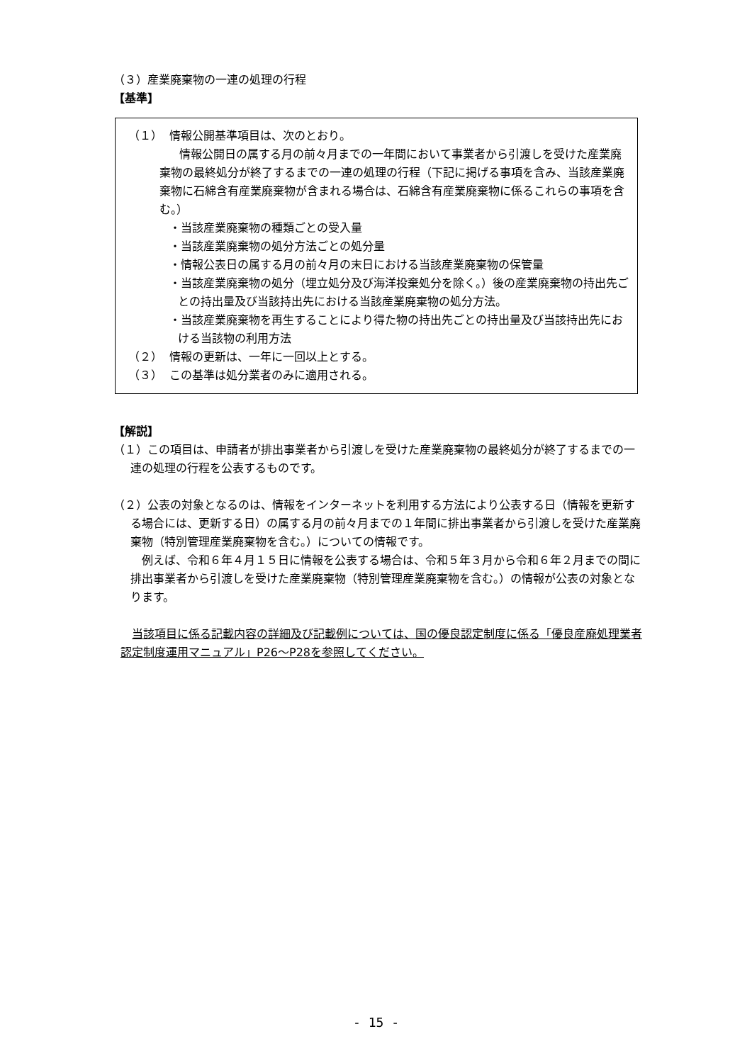（３）産業廃棄物の一連の処理の行程
【基準】
（１） 情報公開基準項目は、次のとおり。
情報公開日の属する月の前々月までの一年間において事業者から引渡しを受けた産業廃棄物の最終処分が終了するまでの一連の処理の行程（下記に掲げる事項を含み、当該産業廃棄物に石綿含有産業廃棄物が含まれる場合は、石綿含有産業廃棄物に係るこれらの事項を含む。）
・当該産業廃棄物の種類ごとの受入量
・当該産業廃棄物の処分方法ごとの処分量
・情報公表日の属する月の前々月の末日における当該産業廃棄物の保管量
・当該産業廃棄物の処分（埋立処分及び海洋投棄処分を除く。）後の産業廃棄物の持出先ごとの持出量及び当該持出先における当該産業廃棄物の処分方法。
・当該産業廃棄物を再生することにより得た物の持出先ごとの持出量及び当該持出先における当該物の利用方法
（２） 情報の更新は、一年に一回以上とする。
（３） この基準は処分業者のみに適用される。
【解説】
（１）この項目は、申請者が排出事業者から引渡しを受けた産業廃棄物の最終処分が終了するまでの一連の処理の行程を公表するものです。
（２）公表の対象となるのは、情報をインターネットを利用する方法により公表する日（情報を更新する場合には、更新する日）の属する月の前々月までの１年間に排出事業者から引渡しを受けた産業廃棄物（特別管理産業廃棄物を含む。）についての情報です。
例えば、令和６年４月１５日に情報を公表する場合は、令和５年３月から令和６年２月までの間に排出事業者から引渡しを受けた産業廃棄物（特別管理産業廃棄物を含む。）の情報が公表の対象となります。
当該項目に係る記載内容の詳細及び記載例については、国の優良認定制度に係る「優良産廃処理業者認定制度運用マニュアル」P26～P28を参照してください。
- 15 -